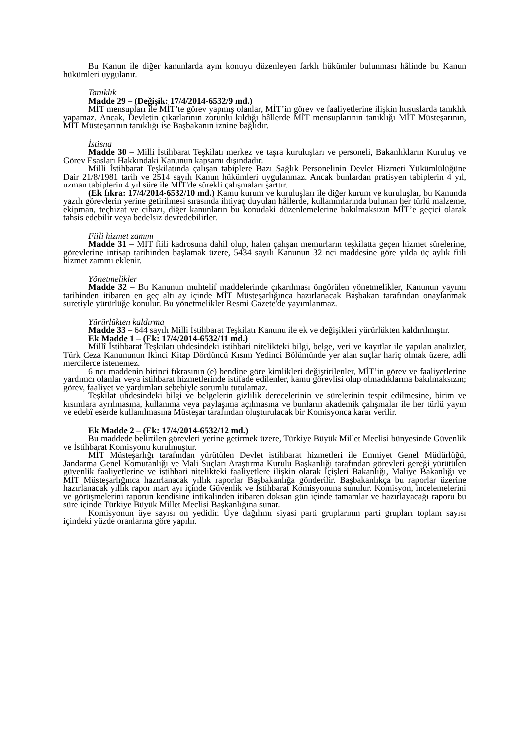Bu Kanun ile diğer kanunlarda aynı konuyu düzenleyen farklı hükümler bulunması hâlinde bu Kanun hükümleri uygulanır.
Tanıklık
Madde 29 – (Değişik: 17/4/2014-6532/9 md.)
MİT mensupları ile MİT’te görev yapmış olanlar, MİT’in görev ve faaliyetlerine ilişkin hususlarda tanıklık yapamaz. Ancak, Devletin çıkarlarının zorunlu kıldığı hâllerde MİT mensuplarının tanıklığı MİT Müsteşarının, MİT Müsteşarının tanıklığı ise Başbakanın iznine bağlıdır.
İstisna
Madde 30 – Milli İstihbarat Teşkilatı merkez ve taşra kuruluşları ve personeli, Bakanlıkların Kuruluş ve Görev Esasları Hakkındaki Kanunun kapsamı dışındadır.
Milli İstihbarat Teşkilatında çalışan tabiplere Bazı Sağlık Personelinin Devlet Hizmeti Yükümlülüğüne Dair 21/8/1981 tarih ve 2514 sayılı Kanun hükümleri uygulanmaz. Ancak bunlardan pratisyen tabiplerin 4 yıl, uzman tabiplerin 4 yıl süre ile MİT'de sürekli çalışmaları şarttır.
(Ek fıkra: 17/4/2014-6532/10 md.) Kamu kurum ve kuruluşları ile diğer kurum ve kuruluşlar, bu Kanunda yazılı görevlerin yerine getirilmesi sırasında ihtiyaç duyulan hâllerde, kullanımlarında bulunan her türlü malzeme, ekipman, teçhizat ve cihazı, diğer kanunların bu konudaki düzenlemelerine bakılmaksızın MİT’e geçici olarak tahsis edebilir veya bedelsiz devredebilirler.
Fiili hizmet zammı
Madde 31 – MİT fiili kadrosuna dahil olup, halen çalışan memurların teşkilatta geçen hizmet sürelerine, görevlerine intisap tarihinden başlamak üzere, 5434 sayılı Kanunun 32 nci maddesine göre yılda üç aylık fiili hizmet zammı eklenir.
Yönetmelikler
Madde 32 – Bu Kanunun muhtelif maddelerinde çıkarılması öngörülen yönetmelikler, Kanunun yayımı tarihinden itibaren en geç altı ay içinde MİT Müsteşarlığınca hazırlanacak Başbakan tarafından onaylanmak suretiyle yürürlüğe konulur. Bu yönetmelikler Resmi Gazete'de yayımlanmaz.
Yürürlükten kaldırma
Madde 33 – 644 sayılı Milli İstihbarat Teşkilatı Kanunu ile ek ve değişikleri yürürlükten kaldırılmıştır.
Ek Madde 1 – (Ek: 17/4/2014-6532/11 md.)
Millî İstihbarat Teşkilatı uhdesindeki istihbari nitelikteki bilgi, belge, veri ve kayıtlar ile yapılan analizler, Türk Ceza Kanununun İkinci Kitap Dördüncü Kısım Yedinci Bölümünde yer alan suçlar hariç olmak üzere, adli mercilerce istenemez.
6 ncı maddenin birinci fıkrasının (e) bendine göre kimlikleri değiştirilenler, MİT’in görev ve faaliyetlerine yardımcı olanlar veya istihbarat hizmetlerinde istifade edilenler, kamu görevlisi olup olmadıklarına bakılmaksızın; görev, faaliyet ve yardımları sebebiyle sorumlu tutulamaz.
Teşkilat uhdesindeki bilgi ve belgelerin gizlilik derecelerinin ve sürelerinin tespit edilmesine, birim ve kısımlara ayrılmasına, kullanıma veya paylaşıma açılmasına ve bunların akademik çalışmalar ile her türlü yayın ve edebî eserde kullanılmasına Müsteşar tarafından oluşturulacak bir Komisyonca karar verilir.
Ek Madde 2 – (Ek: 17/4/2014-6532/12 md.)
Bu maddede belirtilen görevleri yerine getirmek üzere, Türkiye Büyük Millet Meclisi bünyesinde Güvenlik ve İstihbarat Komisyonu kurulmuştur.
MİT Müsteşarlığı tarafından yürütülen Devlet istihbarat hizmetleri ile Emniyet Genel Müdürlüğü, Jandarma Genel Komutanlığı ve Mali Suçları Araştırma Kurulu Başkanlığı tarafından görevleri gereği yürütülen güvenlik faaliyetlerine ve istihbari nitelikteki faaliyetlere ilişkin olarak İçişleri Bakanlığı, Maliye Bakanlığı ve MİT Müsteşarlığınca hazırlanacak yıllık raporlar Başbakanlığa gönderilir. Başbakanlıkça bu raporlar üzerine hazırlanacak yıllık rapor mart ayı içinde Güvenlik ve İstihbarat Komisyonuna sunulur. Komisyon, incelemelerini ve görüşmelerini raporun kendisine intikalinden itibaren doksan gün içinde tamamlar ve hazırlayacağı raporu bu süre içinde Türkiye Büyük Millet Meclisi Başkanlığına sunar.
Komisyonun üye sayısı on yedidir. Üye dağılımı siyasi parti gruplarının parti grupları toplam sayısı içindeki yüzde oranlarına göre yapılır.